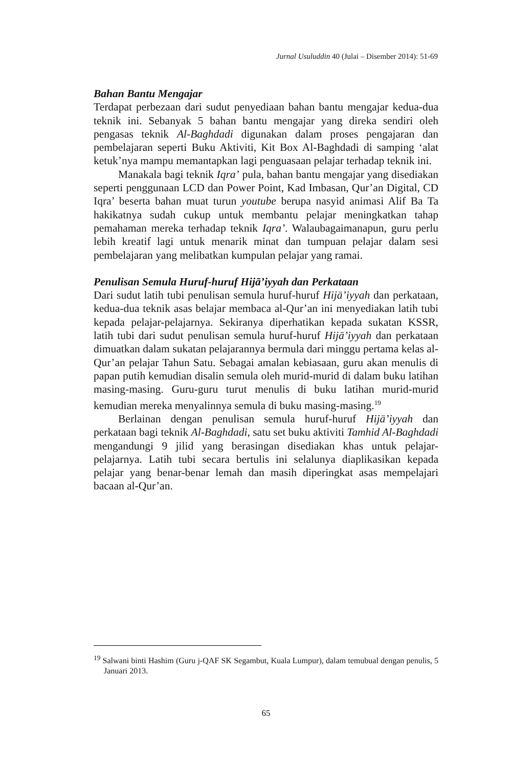Jurnal Usuluddin 40 (Julai – Disember 2014): 51-69
Bahan Bantu Mengajar
Terdapat perbezaan dari sudut penyediaan bahan bantu mengajar kedua-dua teknik ini. Sebanyak 5 bahan bantu mengajar yang direka sendiri oleh pengasas teknik Al-Baghdadi digunakan dalam proses pengajaran dan pembelajaran seperti Buku Aktiviti, Kit Box Al-Baghdadi di samping ‘alat ketuk’nya mampu memantapkan lagi penguasaan pelajar terhadap teknik ini.
Manakala bagi teknik Iqra’ pula, bahan bantu mengajar yang disediakan seperti penggunaan LCD dan Power Point, Kad Imbasan, Qur’an Digital, CD Iqra’ beserta bahan muat turun youtube berupa nasyid animasi Alif Ba Ta hakikatnya sudah cukup untuk membantu pelajar meningkatkan tahap pemahaman mereka terhadap teknik Iqra’. Walaubagaimanapun, guru perlu lebih kreatif lagi untuk menarik minat dan tumpuan pelajar dalam sesi pembelajaran yang melibatkan kumpulan pelajar yang ramai.
Penulisan Semula Huruf-huruf Hijā’iyyah dan Perkataan
Dari sudut latih tubi penulisan semula huruf-huruf Hijā’iyyah dan perkataan, kedua-dua teknik asas belajar membaca al-Qur’an ini menyediakan latih tubi kepada pelajar-pelajarnya. Sekiranya diperhatikan kepada sukatan KSSR, latih tubi dari sudut penulisan semula huruf-huruf Hijā’iyyah dan perkataan dimuatkan dalam sukatan pelajarannya bermula dari minggu pertama kelas al-Qur’an pelajar Tahun Satu. Sebagai amalan kebiasaan, guru akan menulis di papan putih kemudian disalin semula oleh murid-murid di dalam buku latihan masing-masing. Guru-guru turut menulis di buku latihan murid-murid kemudian mereka menyalinnya semula di buku masing-masing.<sup>19</sup>
Berlainan dengan penulisan semula huruf-huruf Hijā’iyyah dan perkataan bagi teknik Al-Baghdadi, satu set buku aktiviti Tamhid Al-Baghdadi mengandungi 9 jilid yang berasingan disediakan khas untuk pelajar-pelajarnya. Latih tubi secara bertulis ini selalunya diaplikasikan kepada pelajar yang benar-benar lemah dan masih diperingkat asas mempelajari bacaan al-Qur’an.
<sup>19</sup> Salwani binti Hashim (Guru j-QAF SK Segambut, Kuala Lumpur), dalam temubual dengan penulis, 5 Januari 2013.
65